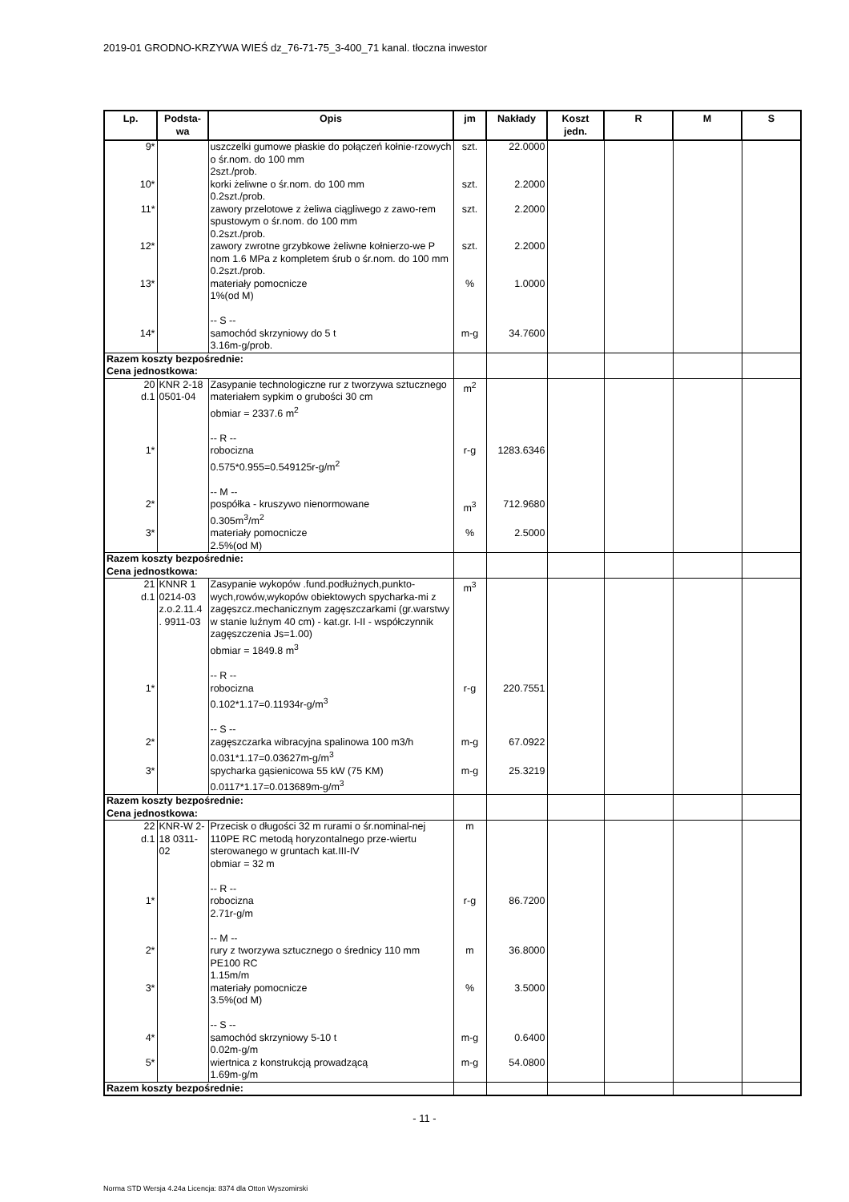2019-01 GRODNO-KRZYWA WIEŚ dz_76-71-75_3-400_71 kanal. tłoczna inwestor
| Lp. | Podsta- wa | Opis | jm | Nakłady | Koszt jedn. | R | M | S |
| --- | --- | --- | --- | --- | --- | --- | --- | --- |
| 9* | | uszczelki gumowe płaskie do połączeń kołnie-rzowych o śr.nom. do 100 mm 2szt./prob. | szt. | 22.0000 | | | | |
| 10* | | korki żeliwne o śr.nom. do 100 mm 0.2szt./prob. | szt. | 2.2000 | | | | |
| 11* | | zawory przelotowe z żeliwa ciągliwego z zawo-rem spustowym o śr.nom. do 100 mm 0.2szt./prob. | szt. | 2.2000 | | | | |
| 12* | | zawory zwrotne grzybkowe żeliwne kołnierzo-we P nom 1.6 MPa z kompletem śrub o śr.nom. do 100 mm 0.2szt./prob. | szt. | 2.2000 | | | | |
| 13* | | materiały pomocnicze 1%(od M) -- S -- | % | 1.0000 | | | | |
| 14* | | samochód skrzyniowy do 5 t 3.16m-g/prob. | m-g | 34.7600 | | | | |
| Razem koszty bezpośrednie: Cena jednostkowa: | | | | | | | | |
| 20 d.1 | KNR 2-18 0501-04 | Zasypanie technologiczne rur z tworzywa sztucznego materiałem sypkim o grubości 30 cm obmiar = 2337.6 m<sup>2</sup> -- R -- | m<sup>2</sup> | | | | | |
| 1* | | robocizna 0.575*0.955=0.549125r-g/m<sup>2</sup> -- M -- | r-g | 1283.6346 | | | | |
| 2* | | pospółka - kruszywo nienormowane 0.305m<sup>3</sup>/m<sup>2</sup> | m<sup>3</sup> | 712.9680 | | | | |
| 3* | | materiały pomocnicze 2.5%(od M) | % | 2.5000 | | | | |
| Razem koszty bezpośrednie: Cena jednostkowa: | | | | | | | | |
| 21 d.1 | KNNR 1 0214-03 z.o.2.11.4 . 9911-03 | Zasypanie wykopów .fund.podłużnych,punkto-wych,rowów,wykopów obiektowych spycharka-mi z zagęszcz.mechanicznym zagęszczarkami (gr.warstwy w stanie luźnym 40 cm) - kat.gr. I-II - współczynnik zagęszczenia Js=1.00) obmiar = 1849.8 m<sup>3</sup> -- R -- | m<sup>3</sup> | | | | | |
| 1* | | robocizna 0.102*1.17=0.11934r-g/m<sup>3</sup> -- S -- | r-g | 220.7551 | | | | |
| 2* | | zagęszczarka wibracyjna spalinowa 100 m3/h 0.031*1.17=0.03627m-g/m<sup>3</sup> | m-g | 67.0922 | | | | |
| 3* | | spycharka gąsienicowa 55 kW (75 KM) 0.0117*1.17=0.013689m-g/m<sup>3</sup> | m-g | 25.3219 | | | | |
| Razem koszty bezpośrednie: Cena jednostkowa: | | | | | | | | |
| 22 d.1 | KNR-W 2-18 0311-02 | Przecisk o długości 32 m rurami o śr.nominal-nej 110PE RC metodą horyzontalnego prze-wiertu sterowanego w gruntach kat.III-IV obmiar = 32 m -- R -- | m | | | | | |
| 1* | | robocizna 2.71r-g/m -- M -- | r-g | 86.7200 | | | | |
| 2* | | rury z tworzywa sztucznego o średnicy 110 mm PE100 RC 1.15m/m | m | 36.8000 | | | | |
| 3* | | materiały pomocnicze 3.5%(od M) -- S -- | % | 3.5000 | | | | |
| 4* | | samochód skrzyniowy 5-10 t 0.02m-g/m | m-g | 0.6400 | | | | |
| 5* | | wiertnica z konstrukcją prowadzącą 1.69m-g/m | m-g | 54.0800 | | | | |
| Razem koszty bezpośrednie: | | | | | | | | |
- 11 -
Norma STD Wersja 4.24a Licencja: 8374 dla Otton Wyszomirski